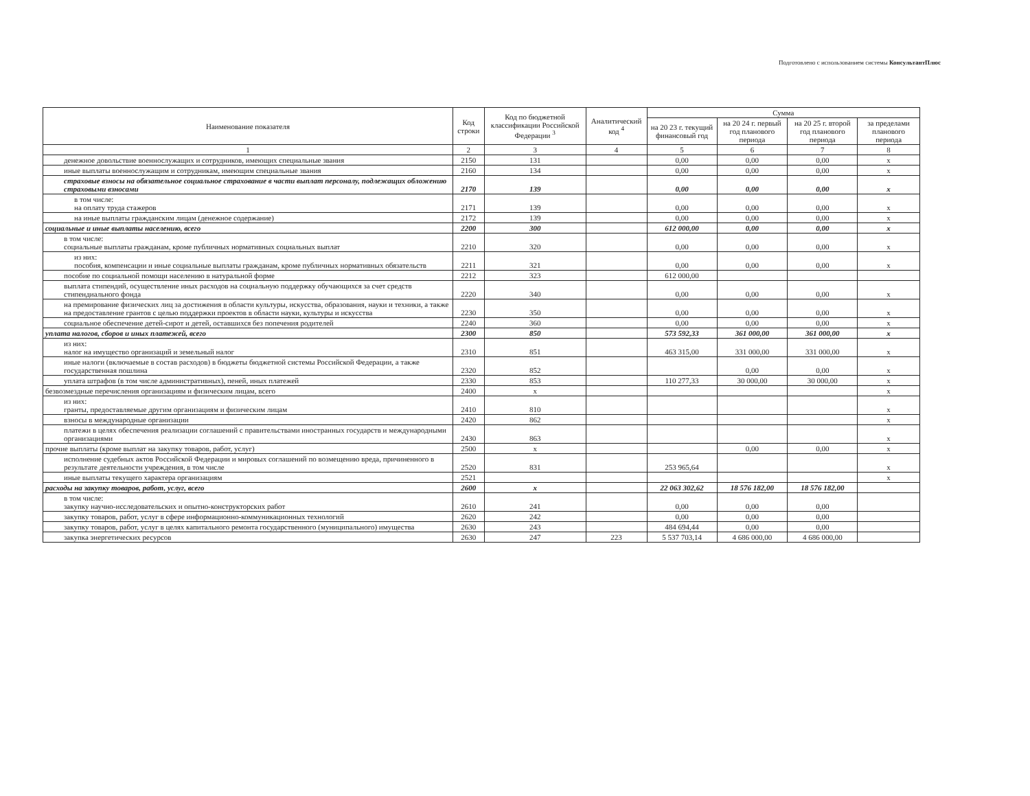Подготовлено с использованием системы КонсультантПлюс
| Наименование показателя | Код строки | Код по бюджетной классификации Российской Федерации <sup>3</sup> | Аналитический код <sup>4</sup> | Сумма | | | |
| --- | --- | --- | --- | --- | --- | --- | --- |
| | | | | на 20 23 г. текущий финансовый год | на 20 24 г. первый год планового периода | на 20 25 г. второй год планового периода | за пределами планового периода |
| 1 | 2 | 3 | 4 | 5 | 6 | 7 | 8 |
| денежное довольствие военнослужащих и сотрудников, имеющих специальные звания | 2150 | 131 | | 0,00 | 0,00 | 0,00 | x |
| иные выплаты военнослужащим и сотрудникам, имеющим специальные звания | 2160 | 134 | | 0,00 | 0,00 | 0,00 | x |
| страховые взносы на обязательное социальное страхование в части выплат персоналу, подлежащих обложению страховыми взносами | 2170 | 139 | | 0,00 | 0,00 | 0,00 | x |
| в том числе: на оплату труда стажеров | 2171 | 139 | | 0,00 | 0,00 | 0,00 | x |
| на иные выплаты гражданским лицам (денежное содержание) | 2172 | 139 | | 0,00 | 0,00 | 0,00 | x |
| социальные и иные выплаты населению, всего | 2200 | 300 | | 612 000,00 | 0,00 | 0,00 | x |
| в том числе: социальные выплаты гражданам, кроме публичных нормативных социальных выплат | 2210 | 320 | | 0,00 | 0,00 | 0,00 | x |
| из них: пособия, компенсации и иные социальные выплаты гражданам, кроме публичных нормативных обязательств | 2211 | 321 | | 0,00 | 0,00 | 0,00 | x |
| пособие по социальной помощи населению в натуральной форме | 2212 | 323 | | 612 000,00 | | | |
| выплата стипендий, осуществление иных расходов на социальную поддержку обучающихся за счет средств стипендиального фонда | 2220 | 340 | | 0,00 | 0,00 | 0,00 | x |
| на премирование физических лиц за достижения в области культуры, искусства, образования, науки и техники, а также на предоставление грантов с целью поддержки проектов в области науки, культуры и искусства | 2230 | 350 | | 0,00 | 0,00 | 0,00 | x |
| социальное обеспечение детей-сирот и детей, оставшихся без попечения родителей | 2240 | 360 | | 0,00 | 0,00 | 0,00 | x |
| уплата налогов, сборов и иных платежей, всего | 2300 | 850 | | 573 592,33 | 361 000,00 | 361 000,00 | x |
| из них: налог на имущество организаций и земельный налог | 2310 | 851 | | 463 315,00 | 331 000,00 | 331 000,00 | x |
| иные налоги (включаемые в состав расходов) в бюджеты бюджетной системы Российской Федерации, а также государственная пошлина | 2320 | 852 | | | 0,00 | 0,00 | x |
| уплата штрафов (в том числе административных), пеней, иных платежей | 2330 | 853 | | 110 277,33 | 30 000,00 | 30 000,00 | x |
| безвозмездные перечисления организациям и физическим лицам, всего | 2400 | x | | | | | x |
| из них: гранты, предоставляемые другим организациям и физическим лицам | 2410 | 810 | | | | | x |
| взносы в международные организации | 2420 | 862 | | | | | x |
| платежи в целях обеспечения реализации соглашений с правительствами иностранных государств и международными организациями | 2430 | 863 | | | | | x |
| прочие выплаты (кроме выплат на закупку товаров, работ, услуг) | 2500 | x | | | 0,00 | 0,00 | x |
| исполнение судебных актов Российской Федерации и мировых соглашений по возмещению вреда, причиненного в результате деятельности учреждения, в том числе | 2520 | 831 | | 253 965,64 | | | x |
| иные выплаты текущего характера организациям | 2521 | | | | | | x |
| расходы на закупку товаров, работ, услуг, всего | 2600 | x | | 22 063 302,62 | 18 576 182,00 | 18 576 182,00 | |
| в том числе: закупку научно-исследовательских и опытно-конструкторских работ | 2610 | 241 | | 0,00 | 0,00 | 0,00 | |
| закупку товаров, работ, услуг в сфере информационно-коммуникационных технологий | 2620 | 242 | | 0,00 | 0,00 | 0,00 | |
| закупку товаров, работ, услуг в целях капитального ремонта государственного (муниципального) имущества | 2630 | 243 | | 484 694,44 | 0,00 | 0,00 | |
| закупка энергетических ресурсов | 2630 | 247 | 223 | 5 537 703,14 | 4 686 000,00 | 4 686 000,00 | |